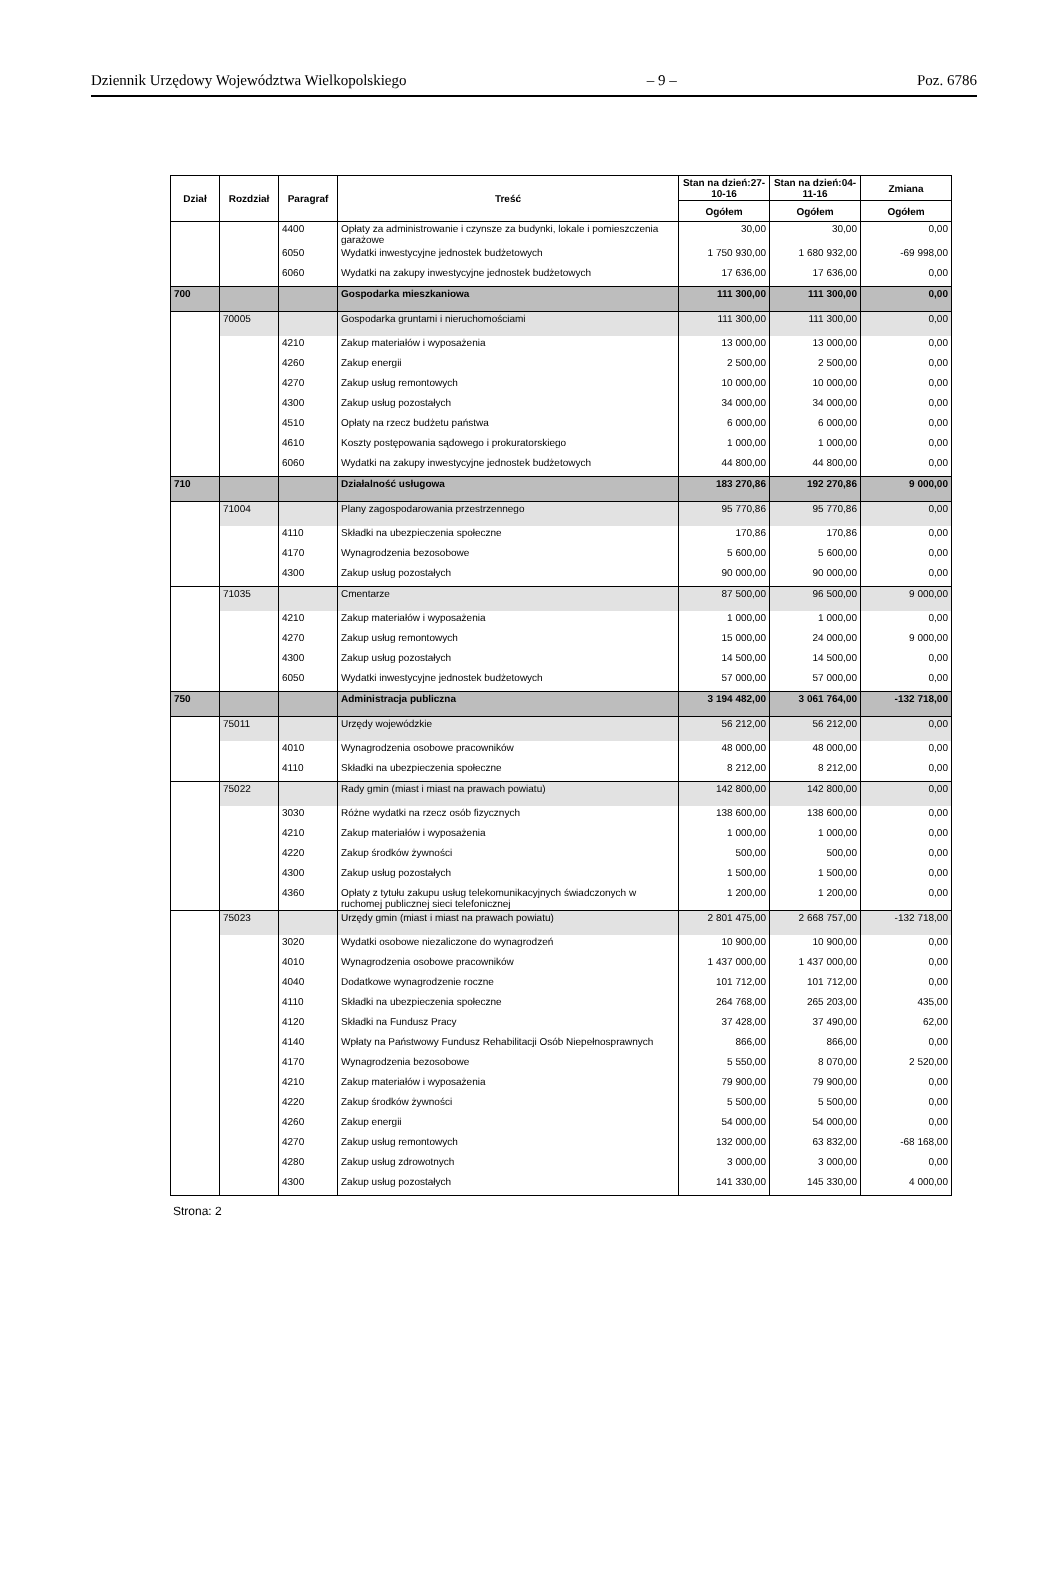Dziennik Urzędowy Województwa Wielkopolskiego – 9 – Poz. 6786
| Dział | Rozdział | Paragraf | Treść | Stan na dzień:27-10-16 | Stan na dzień:04-11-16 | Zmiana |
| --- | --- | --- | --- | --- | --- | --- |
| | | | | Ogółem | Ogółem | Ogółem |
| | | 4400 | Opłaty za administrowanie i czynsze za budynki, lokale i pomieszczenia garażowe | 30,00 | 30,00 | 0,00 |
| | | 6050 | Wydatki inwestycyjne jednostek budżetowych | 1 750 930,00 | 1 680 932,00 | -69 998,00 |
| | | 6060 | Wydatki na zakupy inwestycyjne jednostek budżetowych | 17 636,00 | 17 636,00 | 0,00 |
| 700 | | | Gospodarka mieszkaniowa | 111 300,00 | 111 300,00 | 0,00 |
| | 70005 | | Gospodarka gruntami i nieruchomościami | 111 300,00 | 111 300,00 | 0,00 |
| | | 4210 | Zakup materiałów i wyposażenia | 13 000,00 | 13 000,00 | 0,00 |
| | | 4260 | Zakup energii | 2 500,00 | 2 500,00 | 0,00 |
| | | 4270 | Zakup usług remontowych | 10 000,00 | 10 000,00 | 0,00 |
| | | 4300 | Zakup usług pozostałych | 34 000,00 | 34 000,00 | 0,00 |
| | | 4510 | Opłaty na rzecz budżetu państwa | 6 000,00 | 6 000,00 | 0,00 |
| | | 4610 | Koszty postępowania sądowego i prokuratorskiego | 1 000,00 | 1 000,00 | 0,00 |
| | | 6060 | Wydatki na zakupy inwestycyjne jednostek budżetowych | 44 800,00 | 44 800,00 | 0,00 |
| 710 | | | Działalność usługowa | 183 270,86 | 192 270,86 | 9 000,00 |
| | 71004 | | Plany zagospodarowania przestrzennego | 95 770,86 | 95 770,86 | 0,00 |
| | | 4110 | Składki na ubezpieczenia społeczne | 170,86 | 170,86 | 0,00 |
| | | 4170 | Wynagrodzenia bezosobowe | 5 600,00 | 5 600,00 | 0,00 |
| | | 4300 | Zakup usług pozostałych | 90 000,00 | 90 000,00 | 0,00 |
| | 71035 | | Cmentarze | 87 500,00 | 96 500,00 | 9 000,00 |
| | | 4210 | Zakup materiałów i wyposażenia | 1 000,00 | 1 000,00 | 0,00 |
| | | 4270 | Zakup usług remontowych | 15 000,00 | 24 000,00 | 9 000,00 |
| | | 4300 | Zakup usług pozostałych | 14 500,00 | 14 500,00 | 0,00 |
| | | 6050 | Wydatki inwestycyjne jednostek budżetowych | 57 000,00 | 57 000,00 | 0,00 |
| 750 | | | Administracja publiczna | 3 194 482,00 | 3 061 764,00 | -132 718,00 |
| | 75011 | | Urzędy wojewódzkie | 56 212,00 | 56 212,00 | 0,00 |
| | | 4010 | Wynagrodzenia osobowe pracowników | 48 000,00 | 48 000,00 | 0,00 |
| | | 4110 | Składki na ubezpieczenia społeczne | 8 212,00 | 8 212,00 | 0,00 |
| | 75022 | | Rady gmin (miast i miast na prawach powiatu) | 142 800,00 | 142 800,00 | 0,00 |
| | | 3030 | Różne wydatki na rzecz osób fizycznych | 138 600,00 | 138 600,00 | 0,00 |
| | | 4210 | Zakup materiałów i wyposażenia | 1 000,00 | 1 000,00 | 0,00 |
| | | 4220 | Zakup środków żywności | 500,00 | 500,00 | 0,00 |
| | | 4300 | Zakup usług pozostałych | 1 500,00 | 1 500,00 | 0,00 |
| | | 4360 | Opłaty z tytułu zakupu usług telekomunikacyjnych świadczonych w ruchomej publicznej sieci telefonicznej | 1 200,00 | 1 200,00 | 0,00 |
| | 75023 | | Urzędy gmin (miast i miast na prawach powiatu) | 2 801 475,00 | 2 668 757,00 | -132 718,00 |
| | | 3020 | Wydatki osobowe niezaliczone do wynagrodzeń | 10 900,00 | 10 900,00 | 0,00 |
| | | 4010 | Wynagrodzenia osobowe pracowników | 1 437 000,00 | 1 437 000,00 | 0,00 |
| | | 4040 | Dodatkowe wynagrodzenie roczne | 101 712,00 | 101 712,00 | 0,00 |
| | | 4110 | Składki na ubezpieczenia społeczne | 264 768,00 | 265 203,00 | 435,00 |
| | | 4120 | Składki na Fundusz Pracy | 37 428,00 | 37 490,00 | 62,00 |
| | | 4140 | Wpłaty na Państwowy Fundusz Rehabilitacji Osób Niepełnosprawnych | 866,00 | 866,00 | 0,00 |
| | | 4170 | Wynagrodzenia bezosobowe | 5 550,00 | 8 070,00 | 2 520,00 |
| | | 4210 | Zakup materiałów i wyposażenia | 79 900,00 | 79 900,00 | 0,00 |
| | | 4220 | Zakup środków żywności | 5 500,00 | 5 500,00 | 0,00 |
| | | 4260 | Zakup energii | 54 000,00 | 54 000,00 | 0,00 |
| | | 4270 | Zakup usług remontowych | 132 000,00 | 63 832,00 | -68 168,00 |
| | | 4280 | Zakup usług zdrowotnych | 3 000,00 | 3 000,00 | 0,00 |
| | | 4300 | Zakup usług pozostałych | 141 330,00 | 145 330,00 | 4 000,00 |
Strona: 2